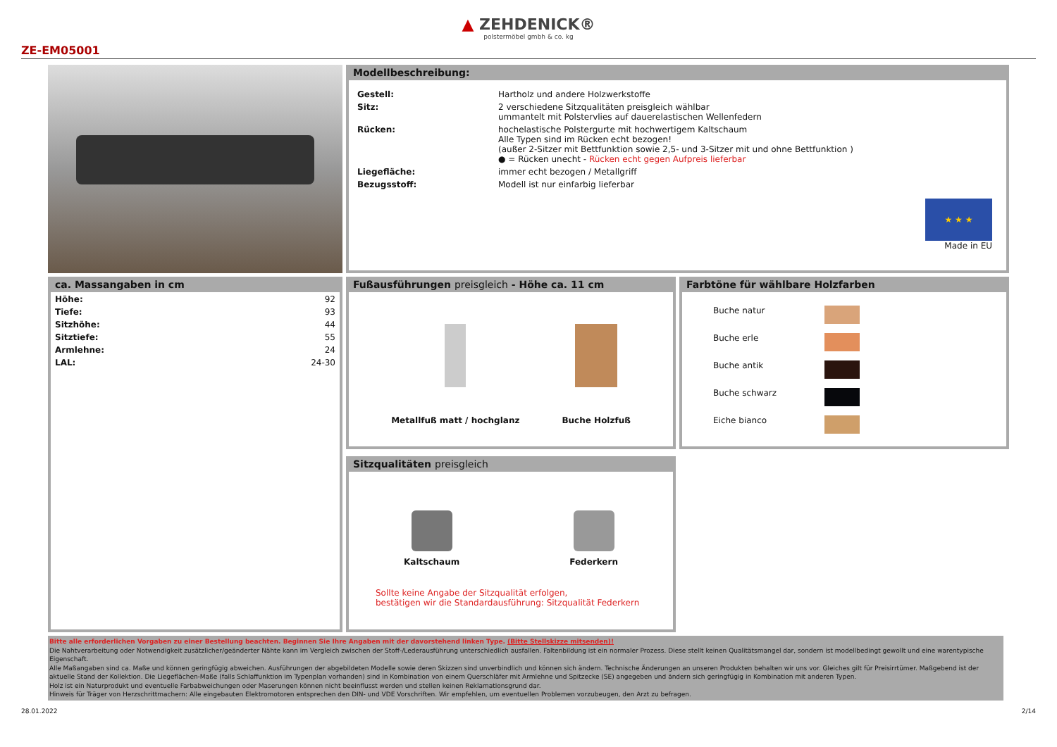▲ ZEHDENICK®
polstermöbel gmbh & co. kg
ZE-EM05001
Modellbeschreibung:
| Gestell: | Hartholz und andere Holzwerkstoffe |
| Sitz: | 2 verschiedene Sitzqualitäten preisgleich wählbar ummantelt mit Polstervlies auf dauerelastischen Wellenfedern |
| Rücken: | hochelastische Polstergurte mit hochwertigem Kaltschaum Alle Typen sind im Rücken echt bezogen! (außer 2-Sitzer mit Bettfunktion sowie 2,5- und 3-Sitzer mit und ohne Bettfunktion ) ● = Rücken unecht - Rücken echt gegen Aufpreis lieferbar |
| Liegefläche: | immer echt bezogen / Metallgriff |
| Bezugsstoff: | Modell ist nur einfarbig lieferbar |
★ ★ ★
Made in EU
ca. Massangaben in cm
| Höhe: | 92 |
| Tiefe: | 93 |
| Sitzhöhe: | 44 |
| Sitztiefe: | 55 |
| Armlehne: | 24 |
| LAL: | 24-30 |
Fußausführungen preisgleich - Höhe ca. 11 cm
Metallfuß matt / hochglanz Buche Holzfuß
Farbtöne für wählbare Holzfarben
| Buche natur | |
| Buche erle | |
| Buche antik | |
| Buche schwarz | |
| Eiche bianco | |
Sitzqualitäten preisgleich
Kaltschaum Federkern
Sollte keine Angabe der Sitzqualität erfolgen,
bestätigen wir die Standardausführung: Sitzqualität Federkern
Bitte alle erforderlichen Vorgaben zu einer Bestellung beachten. Beginnen Sie Ihre Angaben mit der davorstehend linken Type. (Bitte Stellskizze mitsenden)!
Die Nahtverarbeitung oder Notwendigkeit zusätzlicher/geänderter Nähte kann im Vergleich zwischen der Stoff-/Lederausführung unterschiedlich ausfallen. Faltenbildung ist ein normaler Prozess. Diese stellt keinen Qualitätsmangel dar, sondern ist modellbedingt gewollt und eine warentypische Eigenschaft.
Alle Maßangaben sind ca. Maße und können geringfügig abweichen. Ausführungen der abgebildeten Modelle sowie deren Skizzen sind unverbindlich und können sich ändern. Technische Änderungen an unseren Produkten behalten wir uns vor. Gleiches gilt für Preisirrtümer. Maßgebend ist der aktuelle Stand der Kollektion. Die Liegeflächen-Maße (falls Schlaffunktion im Typenplan vorhanden) sind in Kombination von einem Querschläfer mit Armlehne und Spitzecke (SE) angegeben und ändern sich geringfügig in Kombination mit anderen Typen.
Holz ist ein Naturprodukt und eventuelle Farbabweichungen oder Maserungen können nicht beeinflusst werden und stellen keinen Reklamationsgrund dar.
Hinweis für Träger von Herzschrittmachern: Alle eingebauten Elektromotoren entsprechen den DIN- und VDE Vorschriften. Wir empfehlen, um eventuellen Problemen vorzubeugen, den Arzt zu befragen.
28.01.2022 2/14